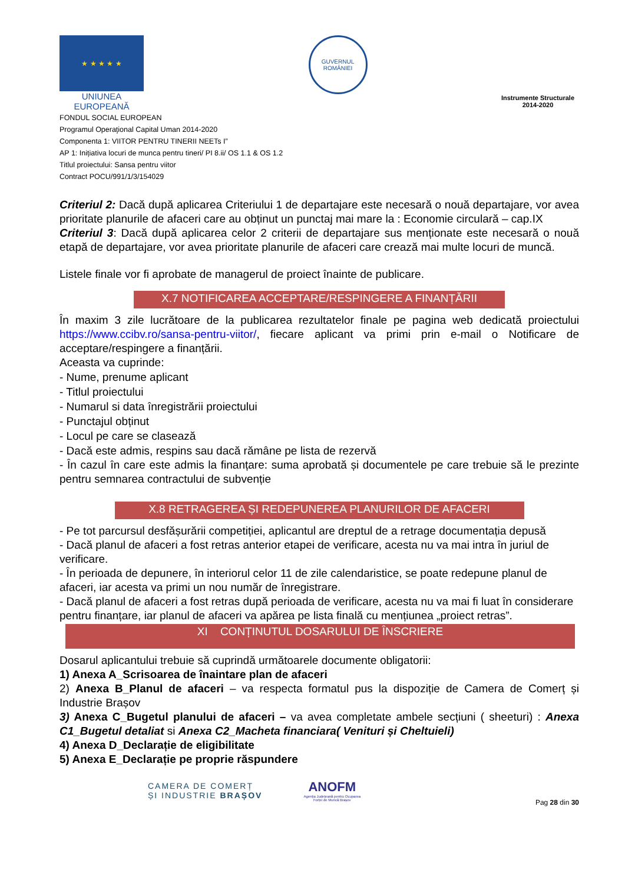★ ★ ★ ★ ★
UNIUNEA EUROPEANĂ
GUVERNUL
ROMÂNIEI
Instrumente Structurale
2014-2020
FONDUL SOCIAL EUROPEAN
Programul Operaţional Capital Uman 2014-2020
Componenta 1: VIITOR PENTRU TINERII NEETs I”
AP 1: Inițiativa locuri de munca pentru tineri/ PI 8.ii/ OS 1.1 & OS 1.2
Titlul proiectului: Sansa pentru viitor
Contract POCU/991/1/3/154029
Criteriul 2: Dacă după aplicarea Criteriului 1 de departajare este necesară o nouă departajare, vor avea prioritate planurile de afaceri care au obținut un punctaj mai mare la : Economie circulară – cap.IX
Criteriul 3: Dacă după aplicarea celor 2 criterii de departajare sus menționate este necesară o nouă etapă de departajare, vor avea prioritate planurile de afaceri care crează mai multe locuri de muncă.
Listele finale vor fi aprobate de managerul de proiect înainte de publicare.
X.7 NOTIFICAREA ACCEPTARE/RESPINGERE A FINANȚĂRII
În maxim 3 zile lucrătoare de la publicarea rezultatelor finale pe pagina web dedicată proiectului https://www.ccibv.ro/sansa-pentru-viitor/, fiecare aplicant va primi prin e-mail o Notificare de acceptare/respingere a finanțării.
Aceasta va cuprinde:
- Nume, prenume aplicant
- Titlul proiectului
- Numarul si data înregistrării proiectului
- Punctajul obținut
- Locul pe care se clasează
- Dacă este admis, respins sau dacă rămâne pe lista de rezervă
- În cazul în care este admis la finanțare: suma aprobată și documentele pe care trebuie să le prezinte pentru semnarea contractului de subvenție
X.8 RETRAGEREA ȘI REDEPUNEREA PLANURILOR DE AFACERI
- Pe tot parcursul desfășurării competiției, aplicantul are dreptul de a retrage documentația depusă
- Dacă planul de afaceri a fost retras anterior etapei de verificare, acesta nu va mai intra în juriul de verificare.
- În perioada de depunere, în interiorul celor 11 de zile calendaristice, se poate redepune planul de afaceri, iar acesta va primi un nou număr de înregistrare.
- Dacă planul de afaceri a fost retras după perioada de verificare, acesta nu va mai fi luat în considerare pentru finanțare, iar planul de afaceri va apărea pe lista finală cu mențiunea „proiect retras”.
XI CONȚINUTUL DOSARULUI DE ÎNSCRIERE
Dosarul aplicantului trebuie să cuprindă următoarele documente obligatorii:
1) Anexa A_Scrisoarea de înaintare plan de afaceri
2) Anexa B_Planul de afaceri – va respecta formatul pus la dispoziție de Camera de Comerț și Industrie Brașov
3) Anexa C_Bugetul planului de afaceri – va avea completate ambele secțiuni ( sheeturi) : Anexa C1_Bugetul detaliat si Anexa C2_Macheta financiara( Venituri și Cheltuieli)
4) Anexa D_Declarație de eligibilitate
5) Anexa E_Declarație pe proprie răspundere
CAMERA DE COMERȚ
ȘI INDUSTRIE BRAȘOV
ANOFM
Agenția Județeană pentru Ocuparea
Forței de Muncă Brașov
Pag 28 din 30